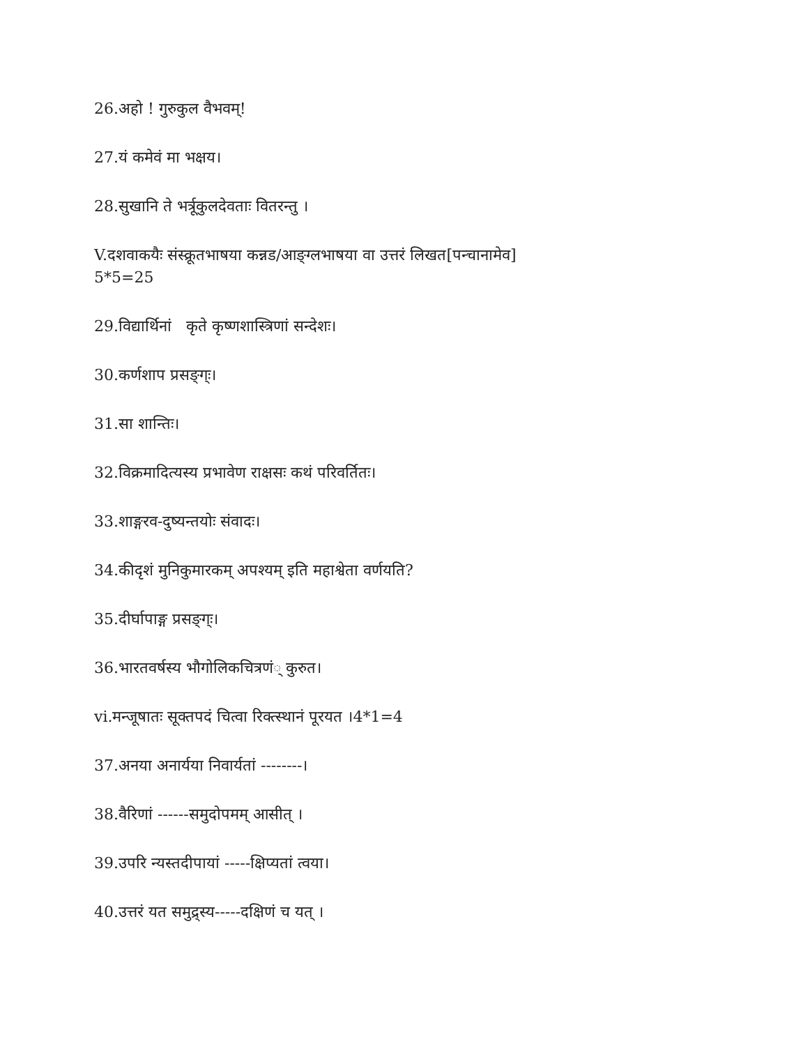26.अहो ! गुरुकुल वैभवम्!
27.यं कमेवं मा भक्षय।
28.सुखानि ते भर्त्रूकुलदेवताः वितरन्तु ।
V.दशवाकयैः संस्क्रूतभाषया कन्नड/आङ्ग्लभाषया वा उत्तरं लिखत[पन्चानामेव]
5*5=25
29.विद्यार्थिनां कृते कृष्णशास्त्रिणां सन्देशः।
30.कर्णशाप प्रसङ्ग्ः।
31.सा शान्तिः।
32.विक्रमादित्यस्य प्रभावेण राक्षसः कथं परिवर्तितः।
33.शाङ्गरव-दुष्यन्तयोः संवादः।
34.कीदृशं मुनिकुमारकम् अपश्यम् इति महाश्वेता वर्णयति?
35.दीर्घापाङ्ग प्रसङ्ग्ः।
36.भारतवर्षस्य भौगोलिकचित्रणं् कुरुत।
vi.मन्जूषातः सूक्तपदं चित्वा रिक्त्स्थानं पूरयत ।4*1=4
37.अनया अनार्यया निवार्यतां --------।
38.वैरिणां ------समुदोपमम् आसीत् ।
39.उपरि न्यस्तदीपायां -----क्षिप्यतां त्वया।
40.उत्तरं यत समुद्र्स्य-----दक्षिणं च यत् ।